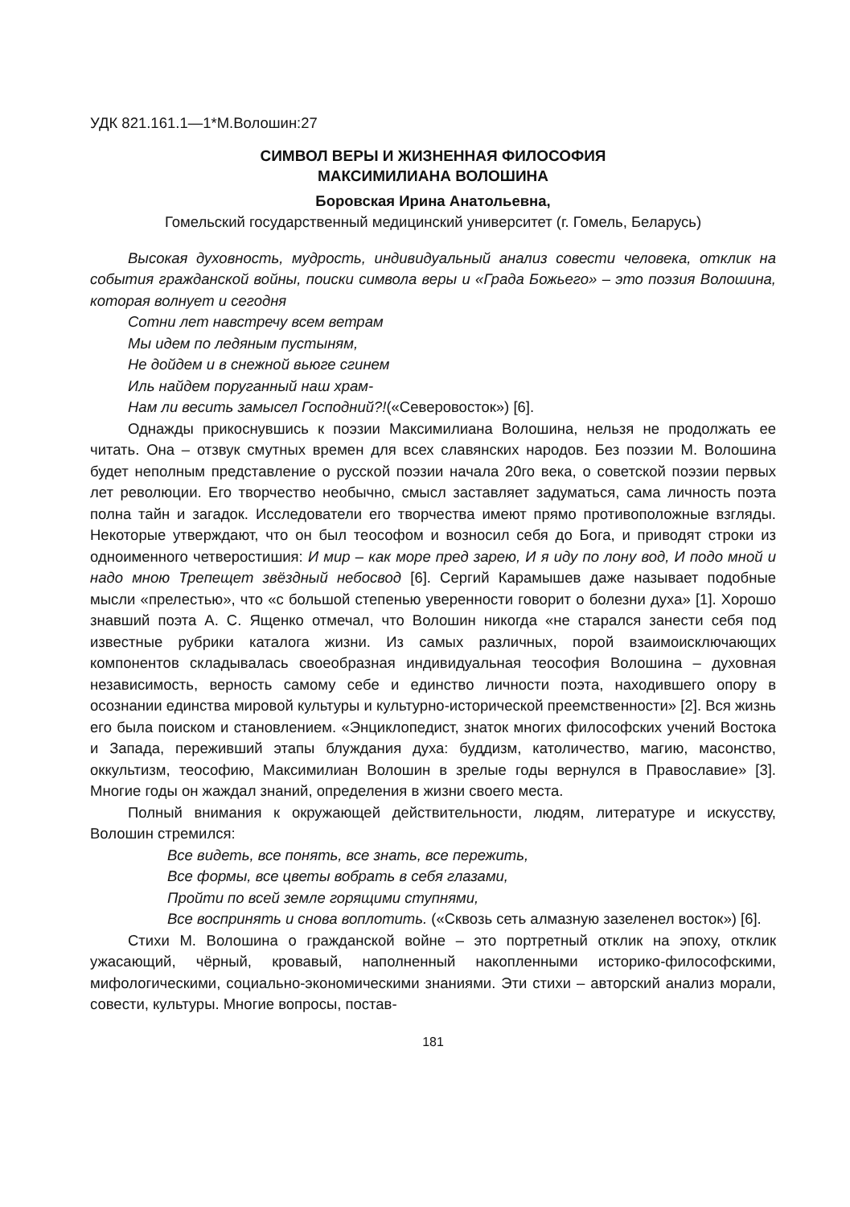УДК 821.161.1—1*М.Волошин:27
СИМВОЛ ВЕРЫ И ЖИЗНЕННАЯ ФИЛОСОФИЯ
МАКСИМИЛИАНА ВОЛОШИНА
Боровская Ирина Анатольевна,
Гомельский государственный медицинский университет (г. Гомель, Беларусь)
Высокая духовность, мудрость, индивидуальный анализ совести человека, отклик на события гражданской войны, поиски символа веры и «Града Божьего» – это поэзия Волошина, которая волнует и сегодня
Сотни лет навстречу всем ветрам
Мы идем по ледяным пустыням,
Не дойдем и в снежной вьюге сгинем
Иль найдем поруганный наш храм-
Нам ли весить замысел Господний?!(«Северовосток») [6].
Однажды прикоснувшись к поэзии Максимилиана Волошина, нельзя не продолжать ее читать. Она – отзвук смутных времен для всех славянских народов. Без поэзии М. Волошина будет неполным представление о русской поэзии начала 20го века, о советской поэзии первых лет революции. Его творчество необычно, смысл заставляет задуматься, сама личность поэта полна тайн и загадок. Исследователи его творчества имеют прямо противоположные взгляды. Некоторые утверждают, что он был теософом и возносил себя до Бога, и приводят строки из одноименного четверостишия: И мир – как море пред зарею, И я иду по лону вод, И подо мной и надо мною Трепещет звёздный небосвод [6]. Сергий Карамышев даже называет подобные мысли «прелестью», что «с большой степенью уверенности говорит о болезни духа» [1]. Хорошо знавший поэта А. С. Ященко отмечал, что Волошин никогда «не старался занести себя под известные рубрики каталога жизни. Из самых различных, порой взаимоисключающих компонентов складывалась своеобразная индивидуальная теософия Волошина – духовная независимость, верность самому себе и единство личности поэта, находившего опору в осознании единства мировой культуры и культурно-исторической преемственности» [2]. Вся жизнь его была поиском и становлением. «Энциклопедист, знаток многих философских учений Востока и Запада, переживший этапы блуждания духа: буддизм, католичество, магию, масонство, оккультизм, теософию, Максимилиан Волошин в зрелые годы вернулся в Православие» [3]. Многие годы он жаждал знаний, определения в жизни своего места.
Полный внимания к окружающей действительности, людям, литературе и искусству, Волошин стремился:
Все видеть, все понять, все знать, все пережить,
Все формы, все цветы вобрать в себя глазами,
Пройти по всей земле горящими ступнями,
Все воспринять и снова воплотить. («Сквозь сеть алмазную зазеленел восток») [6].
Стихи М. Волошина о гражданской войне – это портретный отклик на эпоху, отклик ужасающий, чёрный, кровавый, наполненный накопленными историко-философскими, мифологическими, социально-экономическими знаниями. Эти стихи – авторский анализ морали, совести, культуры. Многие вопросы, постав-
181